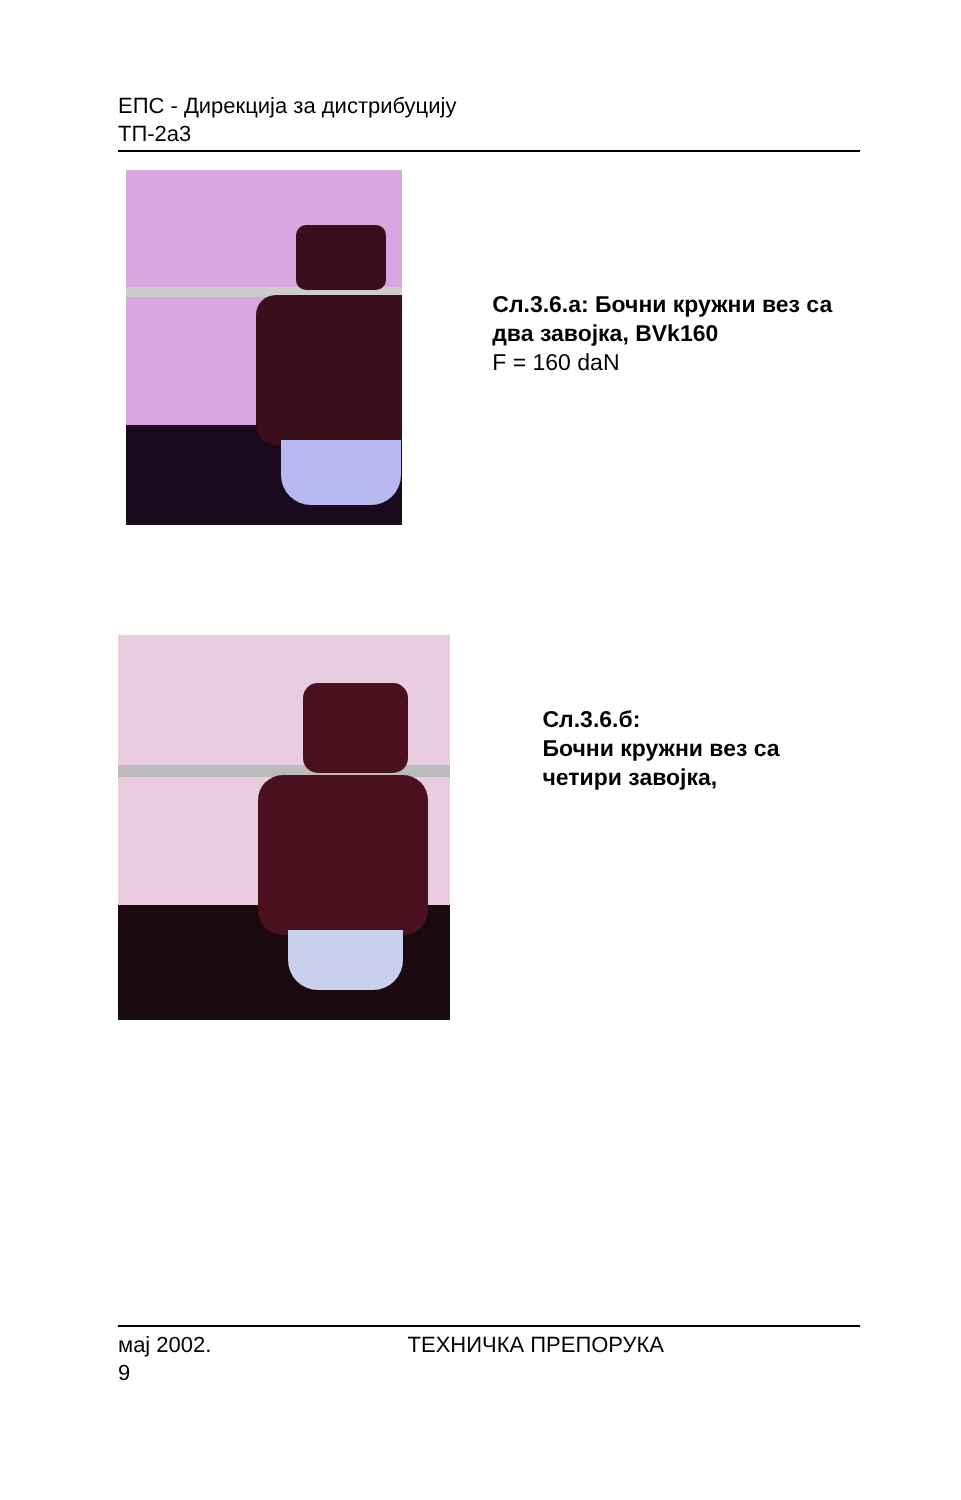ЕПС - Дирекција за дистрибуцију
ТП-2а3
Сл.3.6.а: Бочни кружни вез са два завојка, BVk160
F = 160 daN
Сл.3.6.б:
Бочни кружни вез са четири завојка,
мај 2002. ТЕХНИЧКА ПРЕПОРУКА
9